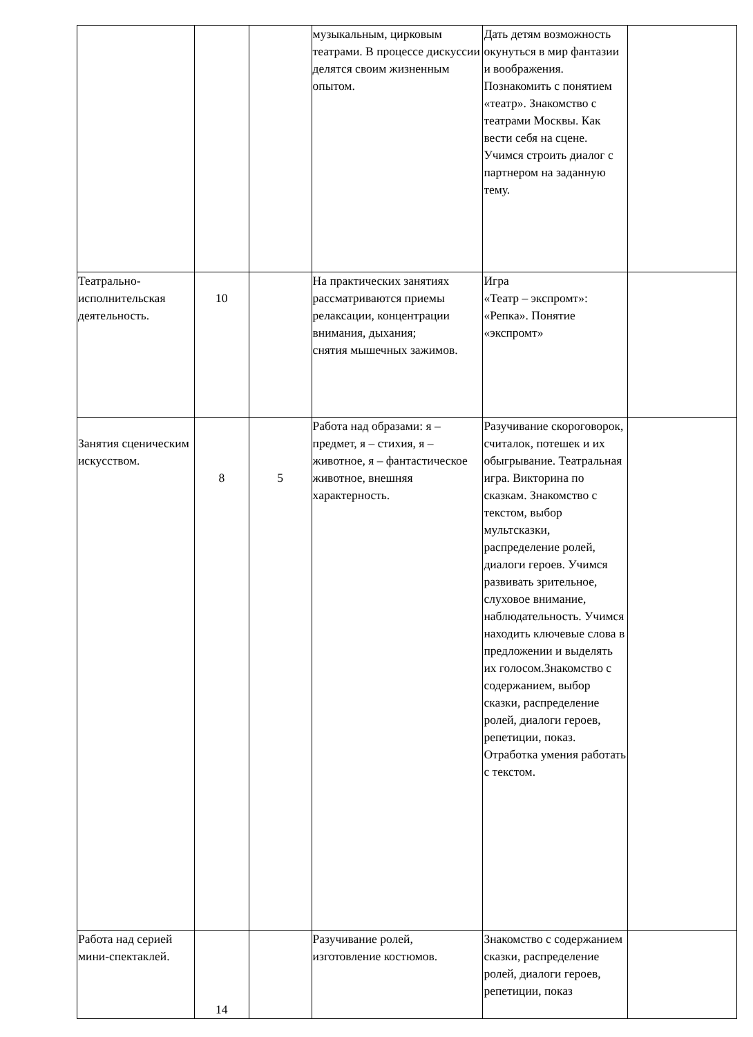| | | | музыкальным, цирковым театрами. В процессе дискуссии делятся своим жизненным опытом. | Дать детям возможность окунуться в мир фантазии и воображения. Познакомить с понятием «театр». Знакомство с театрами Москвы. Как вести себя на сцене. Учимся строить диалог с партнером на заданную тему. | |
| Театрально-исполнительская деятельность. | 10 | | На практических занятиях рассматриваются приемы релаксации, концентрации внимания, дыхания; снятия мышечных зажимов. | Игра «Театр – экспромт»: «Репка». Понятие «экспромт» | |
| Занятия сценическим искусством. | 8 | 5 | Работа над образами: я – предмет, я – стихия, я – животное, я – фантастическое животное, внешняя характерность. | Разучивание скороговорок, считалок, потешек и их обыгрывание. Театральная игра. Викторина по сказкам. Знакомство с текстом, выбор мультсказки, распределение ролей, диалоги героев. Учимся развивать зрительное, слуховое внимание, наблюдательность. Учимся находить ключевые слова в предложении и выделять их голосом.Знакомство с содержанием, выбор сказки, распределение ролей, диалоги героев, репетиции, показ. Отработка умения работать с текстом. | |
| Работа над серией мини-спектаклей. | 14 | | Разучивание ролей, изготовление костюмов. | Знакомство с содержанием сказки, распределение ролей, диалоги героев, репетиции, показ | |